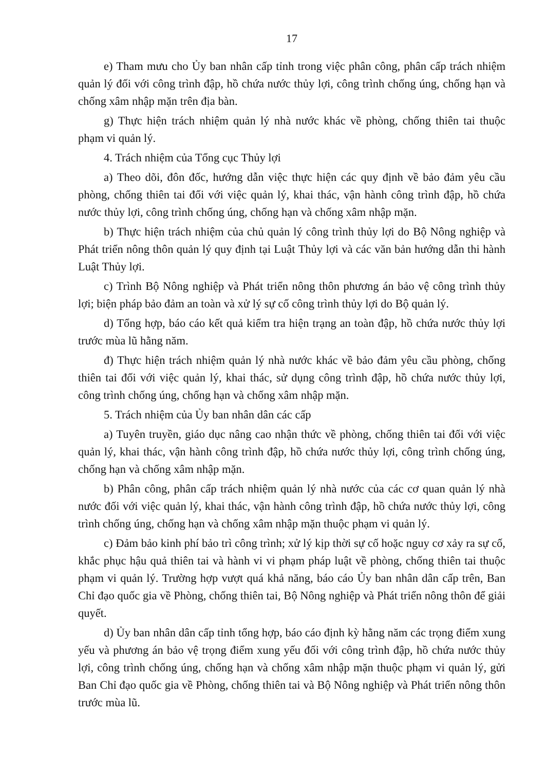17
e) Tham mưu cho Ủy ban nhân cấp tỉnh trong việc phân công, phân cấp trách nhiệm quản lý đối với công trình đập, hồ chứa nước thủy lợi, công trình chống úng, chống hạn và chống xâm nhập mặn trên địa bàn.
g) Thực hiện trách nhiệm quản lý nhà nước khác về phòng, chống thiên tai thuộc phạm vi quản lý.
4. Trách nhiệm của Tổng cục Thủy lợi
a) Theo dõi, đôn đốc, hướng dẫn việc thực hiện các quy định về bảo đảm yêu cầu phòng, chống thiên tai đối với việc quản lý, khai thác, vận hành công trình đập, hồ chứa nước thủy lợi, công trình chống úng, chống hạn và chống xâm nhập mặn.
b) Thực hiện trách nhiệm của chủ quản lý công trình thủy lợi do Bộ Nông nghiệp và Phát triển nông thôn quản lý quy định tại Luật Thủy lợi và các văn bản hướng dẫn thi hành Luật Thủy lợi.
c) Trình Bộ Nông nghiệp và Phát triển nông thôn phương án bảo vệ công trình thủy lợi; biện pháp bảo đảm an toàn và xử lý sự cố công trình thủy lợi do Bộ quản lý.
d) Tổng hợp, báo cáo kết quả kiểm tra hiện trạng an toàn đập, hồ chứa nước thủy lợi trước mùa lũ hằng năm.
đ) Thực hiện trách nhiệm quản lý nhà nước khác về bảo đảm yêu cầu phòng, chống thiên tai đối với việc quản lý, khai thác, sử dụng công trình đập, hồ chứa nước thủy lợi, công trình chống úng, chống hạn và chống xâm nhập mặn.
5. Trách nhiệm của Ủy ban nhân dân các cấp
a) Tuyên truyền, giáo dục nâng cao nhận thức về phòng, chống thiên tai đối với việc quản lý, khai thác, vận hành công trình đập, hồ chứa nước thủy lợi, công trình chống úng, chống hạn và chống xâm nhập mặn.
b) Phân công, phân cấp trách nhiệm quản lý nhà nước của các cơ quan quản lý nhà nước đối với việc quản lý, khai thác, vận hành công trình đập, hồ chứa nước thủy lợi, công trình chống úng, chống hạn và chống xâm nhập mặn thuộc phạm vi quản lý.
c) Đảm bảo kinh phí bảo trì công trình; xử lý kịp thời sự cố hoặc nguy cơ xảy ra sự cố, khắc phục hậu quả thiên tai và hành vi vi phạm pháp luật về phòng, chống thiên tai thuộc phạm vi quản lý. Trường hợp vượt quá khả năng, báo cáo Ủy ban nhân dân cấp trên, Ban Chỉ đạo quốc gia về Phòng, chống thiên tai, Bộ Nông nghiệp và Phát triển nông thôn để giải quyết.
d) Ủy ban nhân dân cấp tỉnh tổng hợp, báo cáo định kỳ hằng năm các trọng điểm xung yếu và phương án bảo vệ trọng điểm xung yếu đối với công trình đập, hồ chứa nước thủy lợi, công trình chống úng, chống hạn và chống xâm nhập mặn thuộc phạm vi quản lý, gửi Ban Chỉ đạo quốc gia về Phòng, chống thiên tai và Bộ Nông nghiệp và Phát triển nông thôn trước mùa lũ.